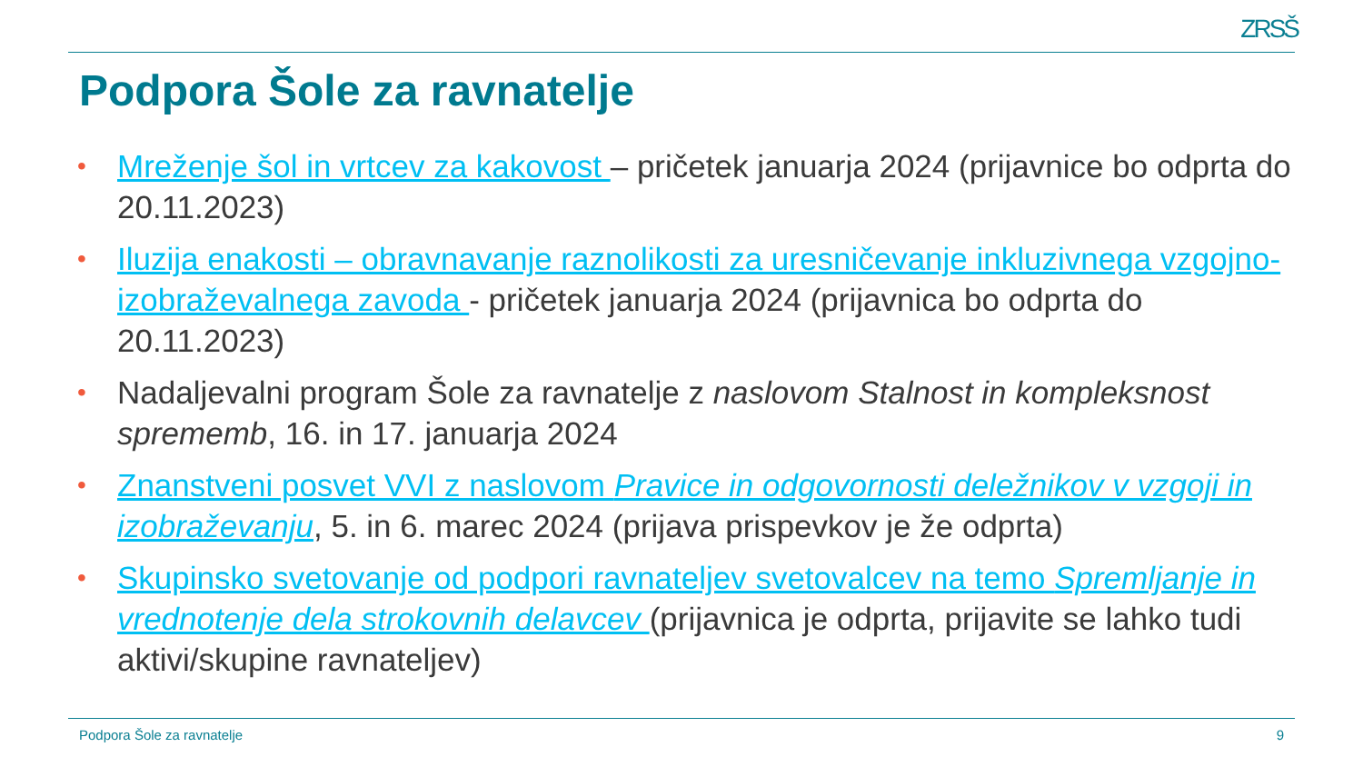ZRSŠ
Podpora Šole za ravnatelje
• Mreženje šol in vrtcev za kakovost – pričetek januarja 2024 (prijavnice bo odprta do 20.11.2023)
• Iluzija enakosti – obravnavanje raznolikosti za uresničevanje inkluzivnega vzgojno-izobraževalnega zavoda - pričetek januarja 2024 (prijavnica bo odprta do 20.11.2023)
• Nadaljevalni program Šole za ravnatelje z naslovom Stalnost in kompleksnost sprememb, 16. in 17. januarja 2024
• Znanstveni posvet VVI z naslovom Pravice in odgovornosti deležnikov v vzgoji in izobraževanju, 5. in 6. marec 2024 (prijava prispevkov je že odprta)
• Skupinsko svetovanje od podpori ravnateljev svetovalcev na temo Spremljanje in vrednotenje dela strokovnih delavcev (prijavnica je odprta, prijavite se lahko tudi aktivi/skupine ravnateljev)
Podpora Šole za ravnatelje 9